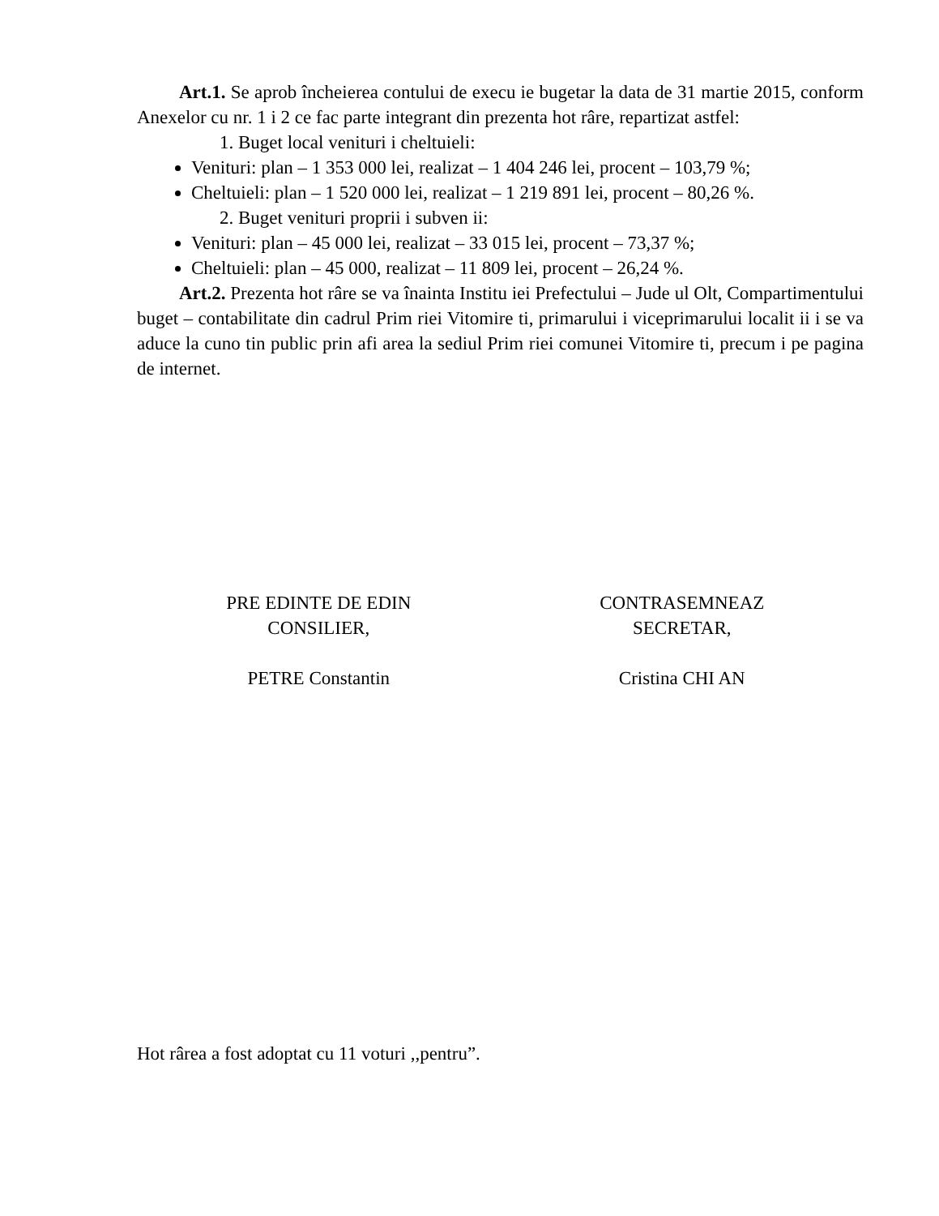Art.1. Se aprob încheierea contului de execu ie bugetar la data de 31 martie 2015, conform Anexelor cu nr. 1 i 2 ce fac parte integrant din prezenta hot râre, repartizat astfel:
1. Buget local venituri i cheltuieli:
Venituri: plan – 1 353 000 lei, realizat – 1 404 246 lei, procent – 103,79 %;
Cheltuieli: plan – 1 520 000 lei, realizat – 1 219 891 lei, procent – 80,26 %.
2. Buget venituri proprii i subven ii:
Venituri: plan – 45 000 lei, realizat – 33 015 lei, procent – 73,37 %;
Cheltuieli: plan – 45 000, realizat – 11 809 lei, procent – 26,24 %.
Art.2. Prezenta hot râre se va înainta Institu iei Prefectului – Jude ul Olt, Compartimentului buget – contabilitate din cadrul Prim riei Vitomire ti, primarului i viceprimarului localit ii i se va aduce la cuno tin public prin afi area la sediul Prim riei comunei Vitomire ti, precum i pe pagina de internet.
PRE EDINTE DE EDIN
CONSILIER,
PETRE Constantin
CONTRASEMNEAZ
SECRETAR,
Cristina CHI AN
Hot rârea a fost adoptat cu 11 voturi ,,pentru”.